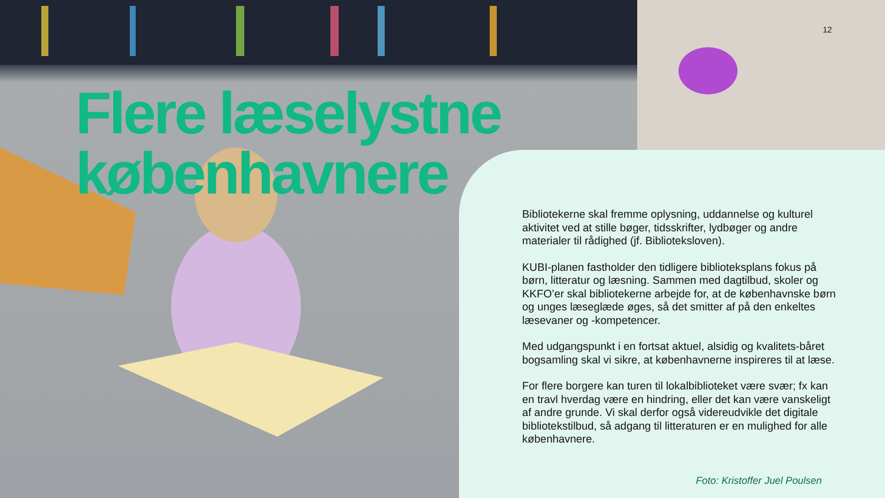12
Flere læselystne
københavnere
Bibliotekerne skal fremme oplysning, uddannelse og kulturel aktivitet ved at stille bøger, tidsskrifter, lydbøger og andre materialer til rådighed (jf. Biblioteksloven).
KUBI-planen fastholder den tidligere biblioteksplans fokus på børn, litteratur og læsning. Sammen med dagtilbud, skoler og KKFO’er skal bibliotekerne arbejde for, at de københavnske børn og unges læseglæde øges, så det smitter af på den enkeltes læsevaner og -kompetencer.
Med udgangspunkt i en fortsat aktuel, alsidig og kvalitets-båret bogsamling skal vi sikre, at københavnerne inspireres til at læse.
For flere borgere kan turen til lokalbiblioteket være svær; fx kan en travl hverdag være en hindring, eller det kan være vanskeligt af andre grunde. Vi skal derfor også videreudvikle det digitale bibliotekstilbud, så adgang til litteraturen er en mulighed for alle københavnere.
Foto: Kristoffer Juel Poulsen